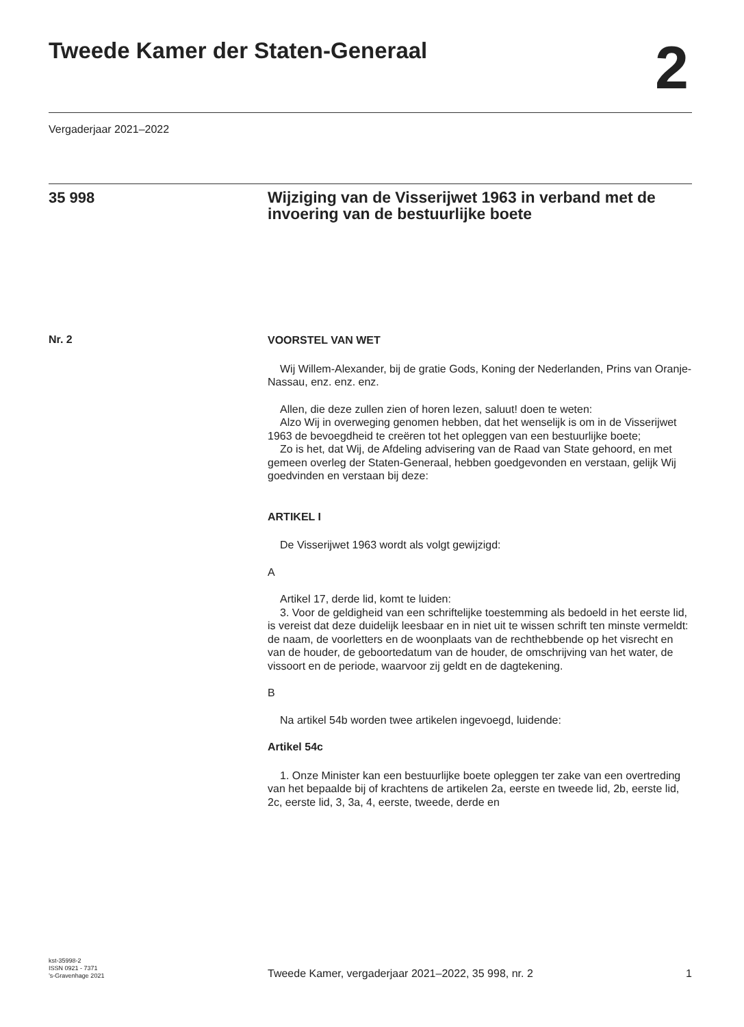Tweede Kamer der Staten-Generaal
2
Vergaderjaar 2021–2022
35 998
Wijziging van de Visserijwet 1963 in verband met de invoering van de bestuurlijke boete
Nr. 2
VOORSTEL VAN WET
Wij Willem-Alexander, bij de gratie Gods, Koning der Nederlanden, Prins van Oranje-Nassau, enz. enz. enz.
Allen, die deze zullen zien of horen lezen, saluut! doen te weten:
Alzo Wij in overweging genomen hebben, dat het wenselijk is om in de Visserijwet 1963 de bevoegdheid te creëren tot het opleggen van een bestuurlijke boete;
Zo is het, dat Wij, de Afdeling advisering van de Raad van State gehoord, en met gemeen overleg der Staten-Generaal, hebben goedgevonden en verstaan, gelijk Wij goedvinden en verstaan bij deze:
ARTIKEL I
De Visserijwet 1963 wordt als volgt gewijzigd:
A
Artikel 17, derde lid, komt te luiden:
3. Voor de geldigheid van een schriftelijke toestemming als bedoeld in het eerste lid, is vereist dat deze duidelijk leesbaar en in niet uit te wissen schrift ten minste vermeldt: de naam, de voorletters en de woonplaats van de rechthebbende op het visrecht en van de houder, de geboortedatum van de houder, de omschrijving van het water, de vissoort en de periode, waarvoor zij geldt en de dagtekening.
B
Na artikel 54b worden twee artikelen ingevoegd, luidende:
Artikel 54c
1. Onze Minister kan een bestuurlijke boete opleggen ter zake van een overtreding van het bepaalde bij of krachtens de artikelen 2a, eerste en tweede lid, 2b, eerste lid, 2c, eerste lid, 3, 3a, 4, eerste, tweede, derde en
kst-35998-2
ISSN 0921 - 7371
’s-Gravenhage 2021
Tweede Kamer, vergaderjaar 2021–2022, 35 998, nr. 2
1